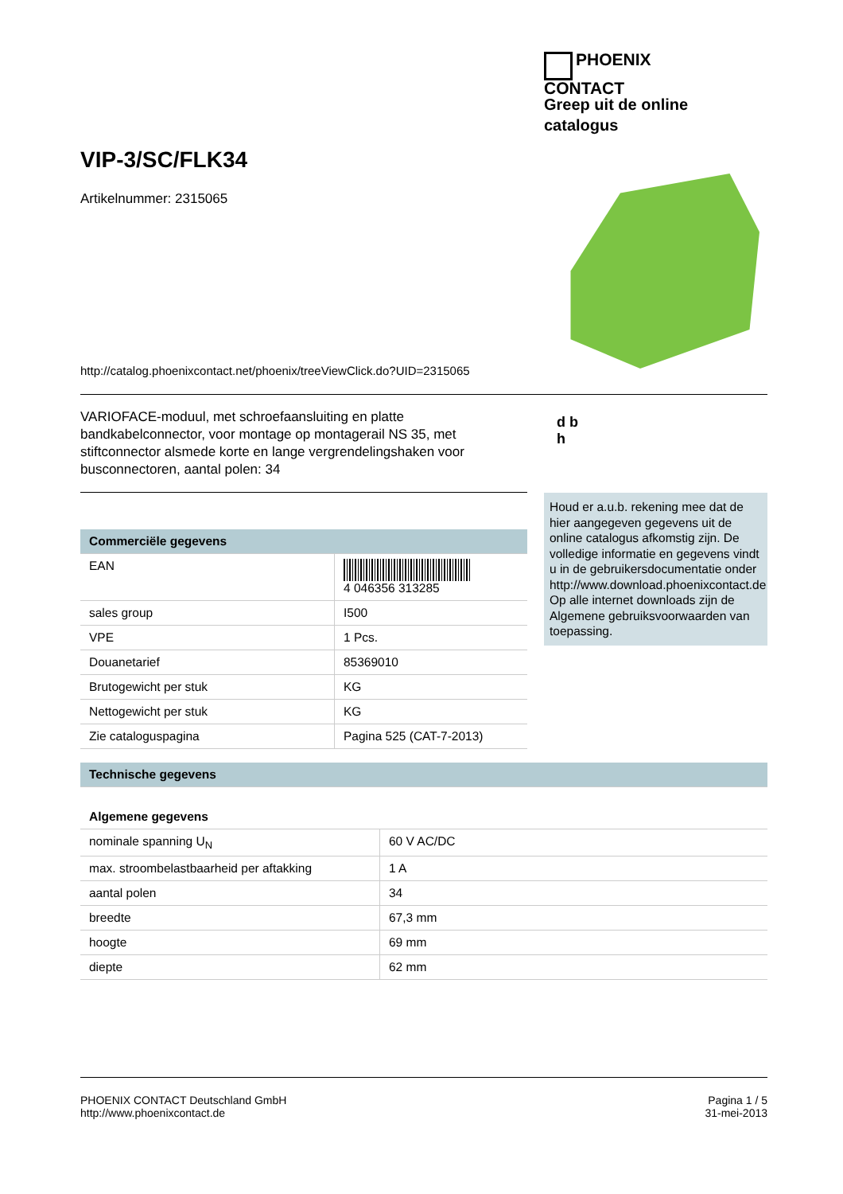PHOENIX
CONTACT
Greep uit de online
catalogus
VIP-3/SC/FLK34
Artikelnummer: 2315065
http://catalog.phoenixcontact.net/phoenix/treeViewClick.do?UID=2315065
VARIOFACE-moduul, met schroefaansluiting en platte bandkabelconnector, voor montage op montagerail NS 35, met stiftconnector alsmede korte en lange vergrendelingshaken voor busconnectoren, aantal polen: 34
d b
h
Houd er a.u.b. rekening mee dat de hier aangegeven gegevens uit de online catalogus afkomstig zijn. De volledige informatie en gegevens vindt u in de gebruikersdocumentatie onder http://www.download.phoenixcontact.de Op alle internet downloads zijn de Algemene gebruiksvoorwaarden van toepassing.
| Commerciële gegevens | |
| --- | --- |
| EAN | 4 046356 313285 |
| sales group | I500 |
| VPE | 1 Pcs. |
| Douanetarief | 85369010 |
| Brutogewicht per stuk | KG |
| Nettogewicht per stuk | KG |
| Zie cataloguspagina | Pagina 525 (CAT-7-2013) |
| Technische gegevens | |
| --- | --- |
| Algemene gegevens | |
| nominale spanning U<sub>N</sub> | 60 V AC/DC |
| max. stroombelastbaarheid per aftakking | 1 A |
| aantal polen | 34 |
| breedte | 67,3 mm |
| hoogte | 69 mm |
| diepte | 62 mm |
PHOENIX CONTACT Deutschland GmbH
http://www.phoenixcontact.de
Pagina 1 / 5
31-mei-2013